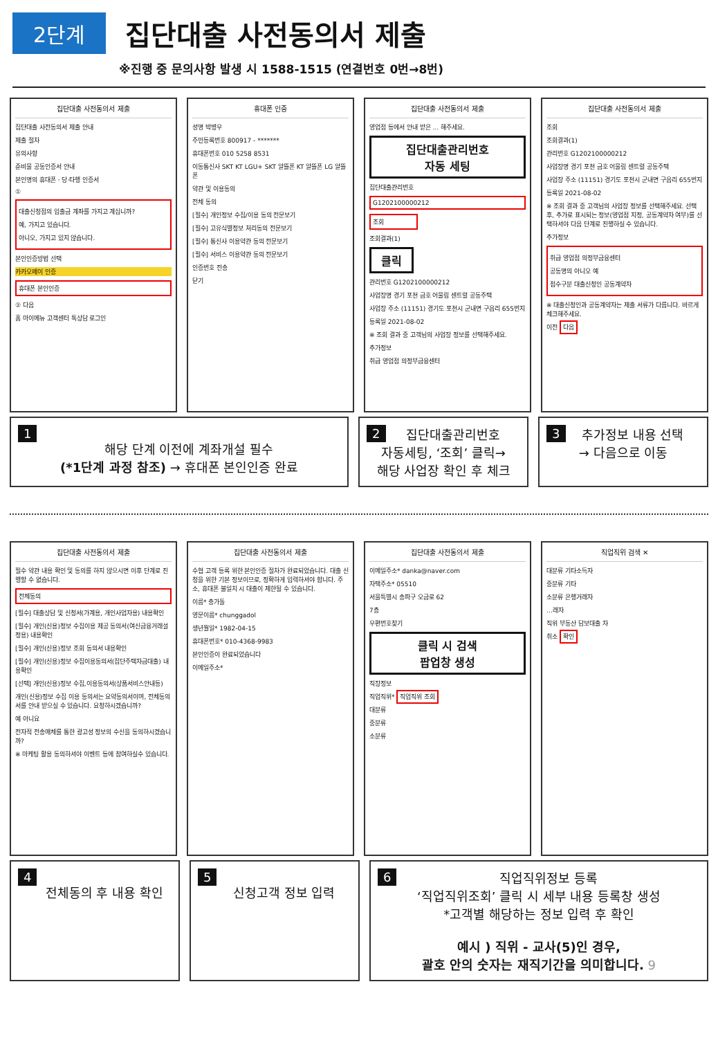2단계
집단대출 사전동의서 제출
※진행 중 문의사항 발생 시 1588-1515 (연결번호 0번→8번)
집단대출 사전동의서 제출
집단대출 사전동의서 제출 안내
제출 절차
유의사항
준비물 공동인증서 안내
본인명의 휴대폰 · 당·타행 인증서
①
대출신청점의 입출금 계좌를 가지고 계십니까?
예, 가지고 있습니다.
아니오, 가지고 있지 않습니다.
본인인증방법 선택
카카오페이 인증
휴대폰 본인인증
② 다음
홈 마이메뉴 고객센터 톡상담 로그인
휴대폰 인증
성명 박병우
주민등록번호 800917 - *******
휴대폰번호 010 5258 8531
이동통신사 SKT KT LGU+ SKT 알뜰폰 KT 알뜰폰 LG 알뜰폰
약관 및 이용동의
전체 동의
[필수] 개인정보 수집/이용 동의 전문보기
[필수] 고유식별정보 처리동의 전문보기
[필수] 통신사 이용약관 동의 전문보기
[필수] 서비스 이용약관 동의 전문보기
인증번호 전송
닫기
집단대출 사전동의서 제출
영업점 등에서 안내 받은 ... 해주세요.
집단대출관리번호
자동 세팅
집단대출관리번호
G1202100000212
조회
조회결과(1)
클릭
관리번호 G1202100000212
사업장명 경기 포천 금호 어울림 센트럴 공동주택
사업장 주소 (11151) 경기도 포천시 군내면 구읍리 655번지
등록일 2021-08-02
※ 조회 결과 중 고객님의 사업장 정보를 선택해주세요.
추가정보
취급 영업점 의정부금융센터
집단대출 사전동의서 제출
조회
조회결과(1)
관리번호 G1202100000212
사업장명 경기 포천 금호 어울림 센트럴 공동주택
사업장 주소 (11151) 경기도 포천시 군내면 구읍리 655번지
등록일 2021-08-02
※ 조회 결과 중 고객님의 사업장 정보를 선택해주세요. 선택 후, 추가로 표시되는 정보(영업점 지정, 공동계약자 여부)를 선택하셔야 다음 단계로 진행하실 수 있습니다.
추가정보
취급 영업점 의정부금융센터
공동명의 아니오 예
접수구분 대출신청인 공동계약자
※ 대출신청인과 공동계약자는 제출 서류가 다릅니다. 바르게 체크해주세요.
이전 다음
1
해당 단계 이전에 계좌개설 필수
(*1단계 과정 참조) → 휴대폰 본인인증 완료
2 집단대출관리번호
자동세팅, ‘조회’ 클릭→
해당 사업장 확인 후 체크
3 추가정보 내용 선택
→ 다음으로 이동
집단대출 사전동의서 제출
필수 약관 내용 확인 및 동의를 하지 않으시면 이후 단계로 진행할 수 없습니다.
전체동의
[필수] 대출상담 및 신청서(가계용, 개인사업자용) 내용확인
[필수] 개인(신용)정보 수집이용 제공 동의서(여신금융거래설정용) 내용확인
[필수] 개인(신용)정보 조회 동의서 내용확인
[필수] 개인(신용)정보 수집이용동의서(집단주택자금대출) 내용확인
[선택] 개인(신용)정보 수집,이용동의서(상품서비스안내등)
개인(신용)정보 수집 이용 동의서는 요약동의서이며, 전체동의서를 안내 받으실 수 있습니다. 요청하시겠습니까?
예 아니요
전자적 전송매체를 통한 광고성 정보의 수신을 동의하시겠습니까?
※ 마케팅 활용 동의하셔야 이벤트 등에 참여하실수 있습니다.
집단대출 사전동의서 제출
수협 고객 등록 위한 본인인증 절차가 완료되었습니다. 대출 신청을 위한 기본 정보이므로, 정확하게 입력하셔야 합니다. 주소, 휴대폰 불일치 시 대출이 제한될 수 있습니다.
이름* 충가돌
영문이름* chunggadol
생년월일* 1982-04-15
휴대폰번호* 010-4368-9983
본인인증이 완료되었습니다
이메일주소*
집단대출 사전동의서 제출
이메일주소* danka@naver.com
자택주소* 05510
서울특별시 송파구 오금로 62
7층
우편번호찾기
클릭 시 검색
팝업창 생성
직장정보
직업직위* 직업직위 조회
대분류
중분류
소분류
직업직위 검색 ✕
대분류 기타소득자
중분류 기타
소분류 은행거래자
…래자
직위 부동산 담보대출 자
취소 확인
4
전체동의 후 내용 확인
5
신청고객 정보 입력
6 직업직위정보 등록
‘직업직위조회’ 클릭 시 세부 내용 등록창 생성
*고객별 해당하는 정보 입력 후 확인
예시 ) 직위 - 교사(5)인 경우,
괄호 안의 숫자는 재직기간을 의미합니다. 9